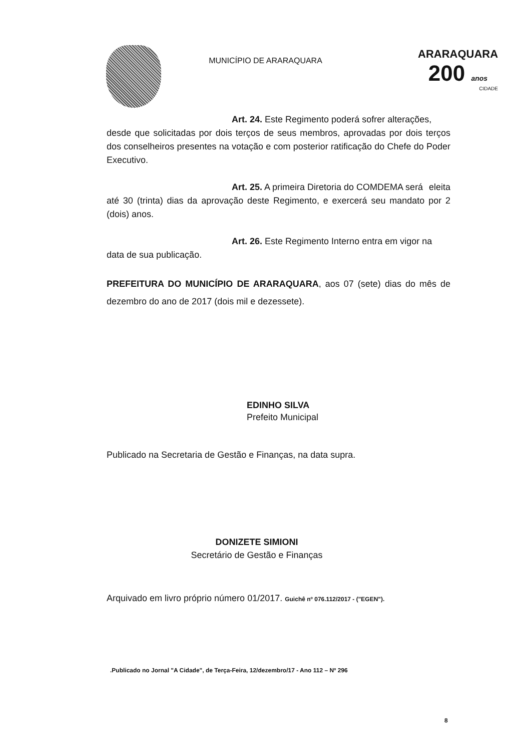MUNICÍPIO DE ARARAQUARA
ARARAQUARA
200 anos
CIDADE
Art. 24. Este Regimento poderá sofrer alterações, desde que solicitadas por dois terços de seus membros, aprovadas por dois terços dos conselheiros presentes na votação e com posterior ratificação do Chefe do Poder Executivo.
Art. 25. A primeira Diretoria do COMDEMA será eleita até 30 (trinta) dias da aprovação deste Regimento, e exercerá seu mandato por 2 (dois) anos.
Art. 26. Este Regimento Interno entra em vigor na data de sua publicação.
PREFEITURA DO MUNICÍPIO DE ARARAQUARA, aos 07 (sete) dias do mês de dezembro do ano de 2017 (dois mil e dezessete).
EDINHO SILVA
Prefeito Municipal
Publicado na Secretaria de Gestão e Finanças, na data supra.
DONIZETE SIMIONI
Secretário de Gestão e Finanças
Arquivado em livro próprio número 01/2017. Guichê nº 076.112/2017 - ("EGEN").
.Publicado no Jornal "A Cidade", de Terça-Feira, 12/dezembro/17 - Ano 112 – Nº 296
8